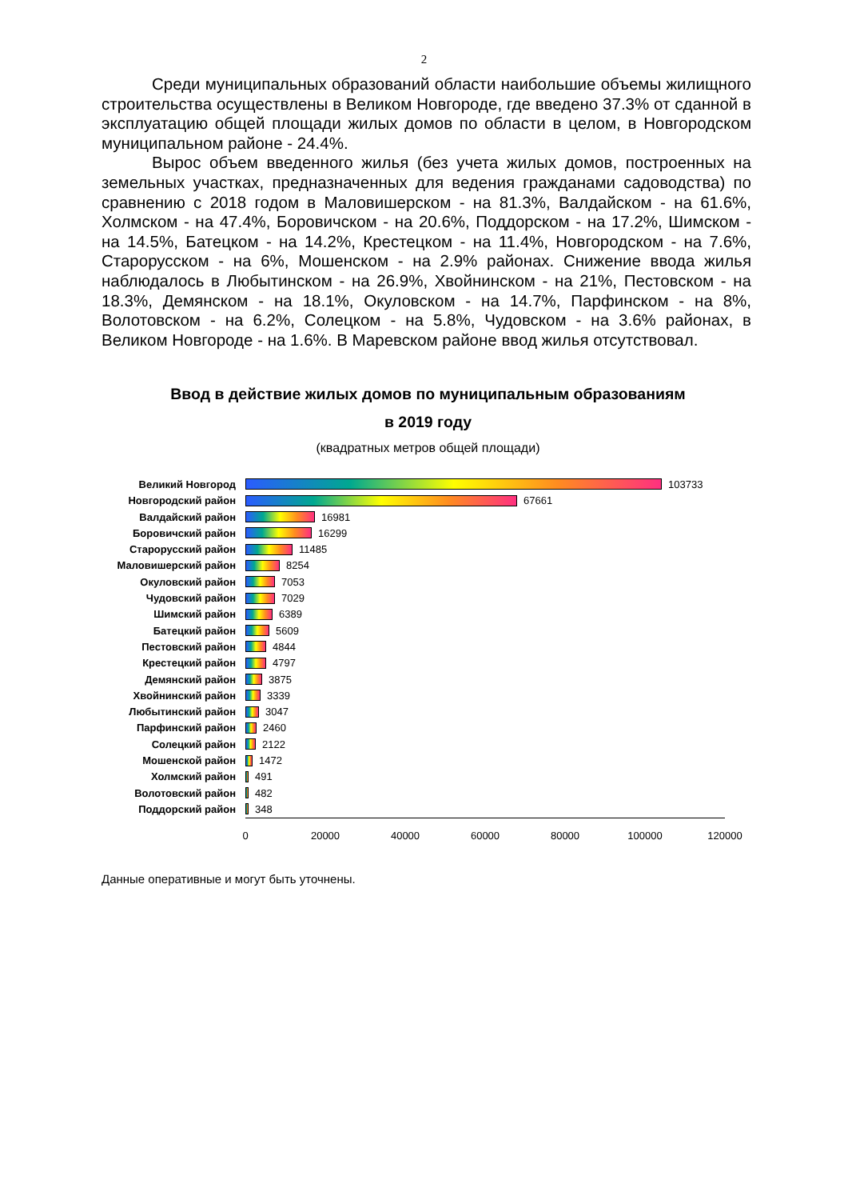2
Среди муниципальных образований области наибольшие объемы жилищного строительства осуществлены в Великом Новгороде, где введено 37.3% от сданной в эксплуатацию общей площади жилых домов по области в целом, в Новгородском муниципальном районе - 24.4%.
Вырос объем введенного жилья (без учета жилых домов, построенных на земельных участках, предназначенных для ведения гражданами садоводства) по сравнению с 2018 годом в Маловишерском - на 81.3%, Валдайском - на 61.6%, Холмском - на 47.4%, Боровичском - на 20.6%, Поддорском - на 17.2%, Шимском - на 14.5%, Батецком - на 14.2%, Крестецком - на 11.4%, Новгородском - на 7.6%, Старорусском - на 6%, Мошенском - на 2.9% районах. Снижение ввода жилья наблюдалось в Любытинском - на 26.9%, Хвойнинском - на 21%, Пестовском - на 18.3%, Демянском - на 18.1%, Окуловском - на 14.7%, Парфинском - на 8%, Волотовском - на 6.2%, Солецком - на 5.8%, Чудовском - на 3.6% районах, в Великом Новгороде - на 1.6%. В Маревском районе ввод жилья отсутствовал.
Ввод в действие жилых домов по муниципальным образованиям
в 2019 году
(квадратных метров общей площади)
Великий Новгород 103733
Новгородский район 67661
Валдайский район 16981
Боровичский район 16299
Старорусский район 11485
Маловишерский район 8254
Окуловский район 7053
Чудовский район 7029
Шимский район 6389
Батецкий район 5609
Пестовский район 4844
Крестецкий район 4797
Демянский район 3875
Хвойнинский район 3339
Любытинский район 3047
Парфинский район 2460
Солецкий район 2122
Мошенской район 1472
Холмский район 491
Волотовский район 482
Поддорский район 348
0 20000 40000 60000 80000 100000 120000
Данные оперативные и могут быть уточнены.